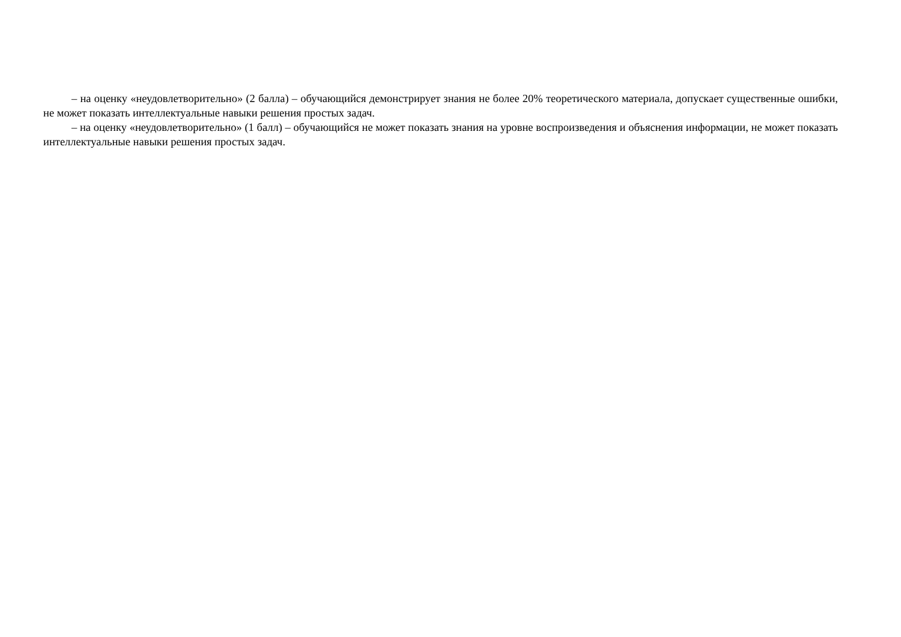– на оценку «неудовлетворительно» (2 балла) – обучающийся демонстрирует знания не более 20% теоретического материала, допускает существенные ошибки, не может показать интеллектуальные навыки решения простых задач.
– на оценку «неудовлетворительно» (1 балл) – обучающийся не может показать знания на уровне воспроизведения и объяснения информации, не может показать интеллектуальные навыки решения простых задач.